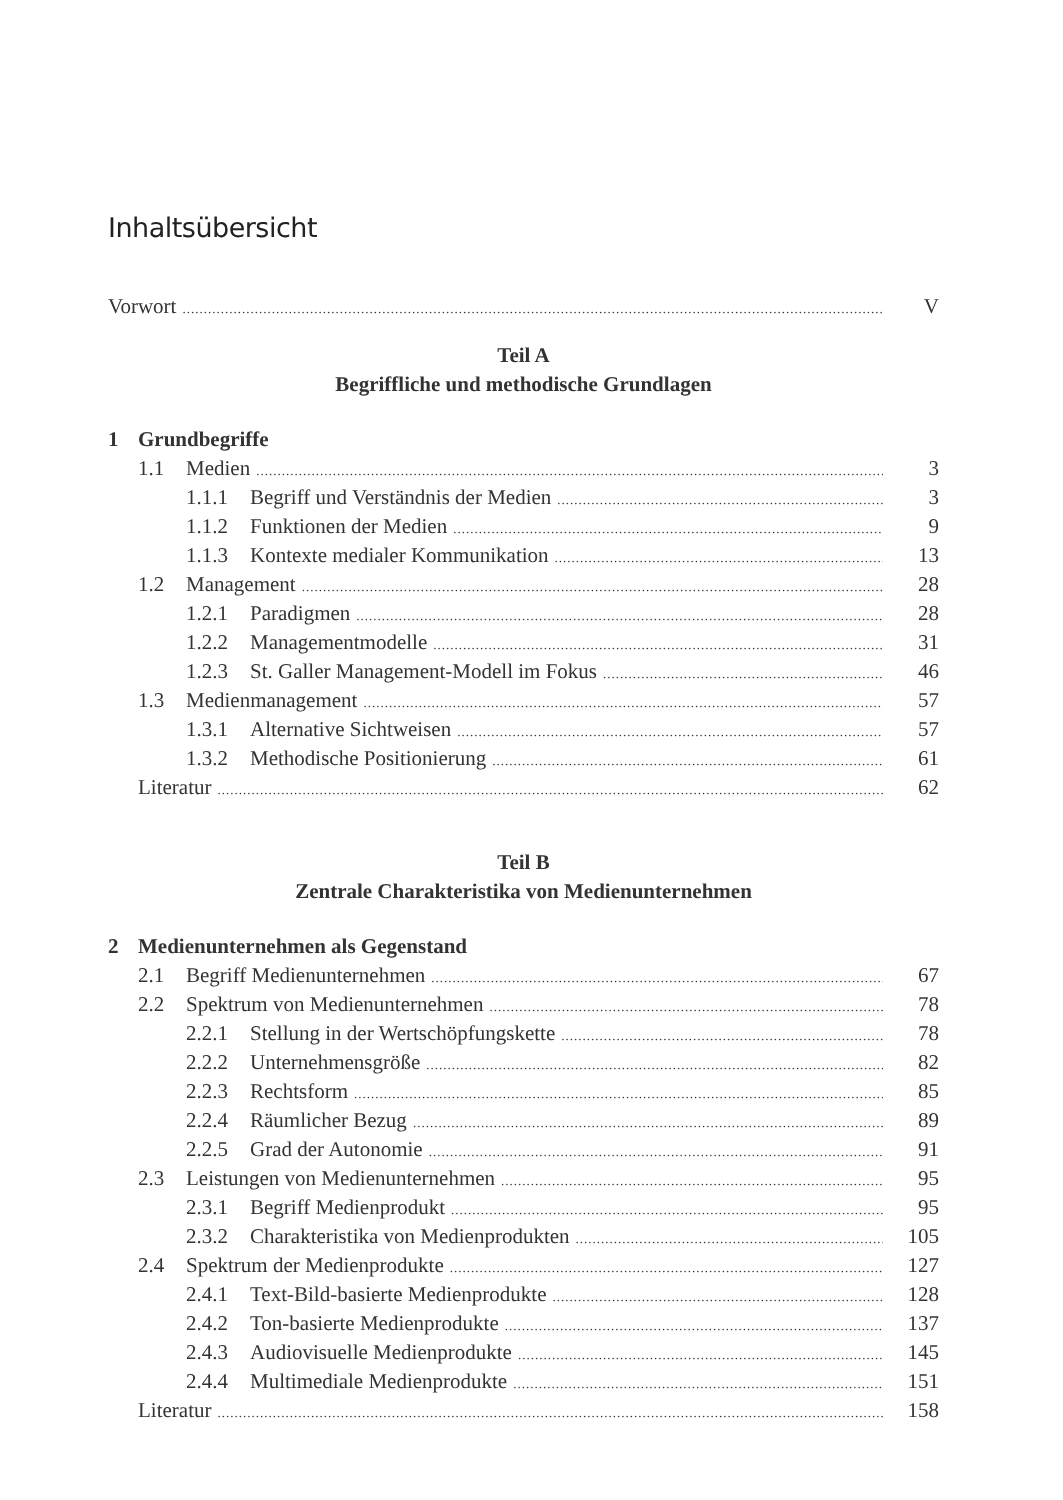Inhaltsübersicht
Vorwort V
Teil A
Begriffliche und methodische Grundlagen
1 Grundbegriffe
1.1 Medien 3
1.1.1 Begriff und Verständnis der Medien 3
1.1.2 Funktionen der Medien 9
1.1.3 Kontexte medialer Kommunikation 13
1.2 Management 28
1.2.1 Paradigmen 28
1.2.2 Managementmodelle 31
1.2.3 St. Galler Management-Modell im Fokus 46
1.3 Medienmanagement 57
1.3.1 Alternative Sichtweisen 57
1.3.2 Methodische Positionierung 61
Literatur 62
Teil B
Zentrale Charakteristika von Medienunternehmen
2 Medienunternehmen als Gegenstand
2.1 Begriff Medienunternehmen 67
2.2 Spektrum von Medienunternehmen 78
2.2.1 Stellung in der Wertschöpfungskette 78
2.2.2 Unternehmensgröße 82
2.2.3 Rechtsform 85
2.2.4 Räumlicher Bezug 89
2.2.5 Grad der Autonomie 91
2.3 Leistungen von Medienunternehmen 95
2.3.1 Begriff Medienprodukt 95
2.3.2 Charakteristika von Medienprodukten 105
2.4 Spektrum der Medienprodukte 127
2.4.1 Text-Bild-basierte Medienprodukte 128
2.4.2 Ton-basierte Medienprodukte 137
2.4.3 Audiovisuelle Medienprodukte 145
2.4.4 Multimediale Medienprodukte 151
Literatur 158